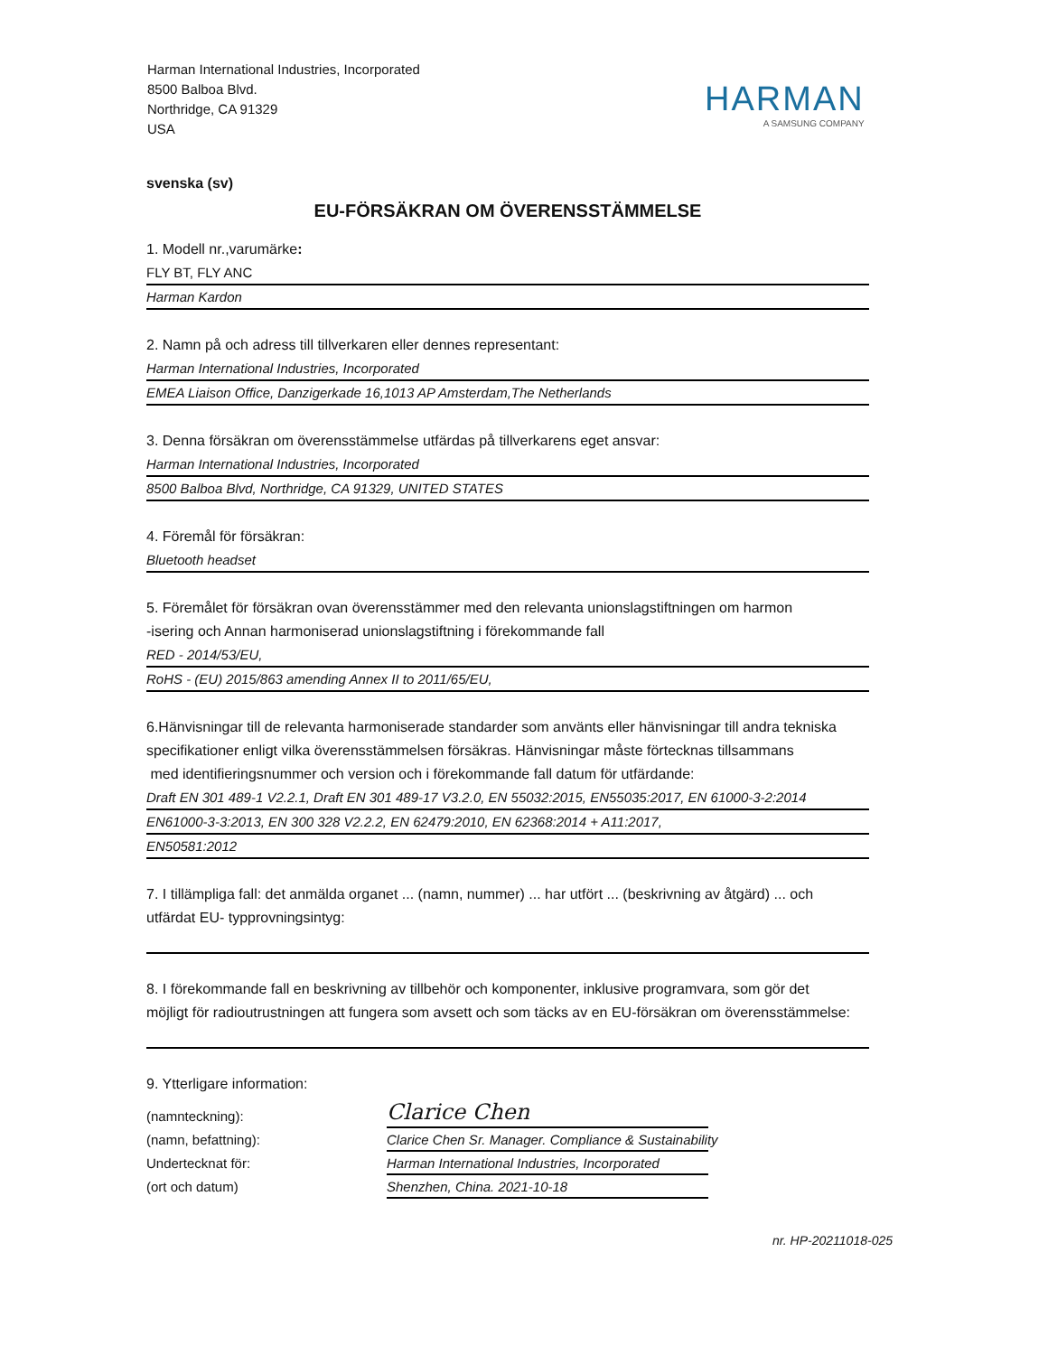Harman International Industries, Incorporated
8500 Balboa Blvd.
Northridge, CA 91329
USA
HARMAN
A SAMSUNG COMPANY
svenska (sv)
EU-FÖRSÄKRAN OM ÖVERENSSTÄMMELSE
1. Modell nr.,varumärke:
FLY BT, FLY ANC
Harman Kardon
2. Namn på och adress till tillverkaren eller dennes representant:
Harman International Industries, Incorporated
EMEA Liaison Office, Danzigerkade 16,1013 AP Amsterdam,The Netherlands
3. Denna försäkran om överensstämmelse utfärdas på tillverkarens eget ansvar:
Harman International Industries, Incorporated
8500 Balboa Blvd, Northridge, CA 91329, UNITED STATES
4. Föremål för försäkran:
Bluetooth headset
5. Föremålet för försäkran ovan överensstämmer med den relevanta unionslagstiftningen om harmon
-isering och Annan harmoniserad unionslagstiftning i förekommande fall
RED - 2014/53/EU,
RoHS - (EU) 2015/863 amending Annex II to 2011/65/EU,
6.Hänvisningar till de relevanta harmoniserade standarder som använts eller hänvisningar till andra tekniska
specifikationer enligt vilka överensstämmelsen försäkras. Hänvisningar måste förtecknas tillsammans
med identifieringsnummer och version och i förekommande fall datum för utfärdande:
Draft EN 301 489-1 V2.2.1, Draft EN 301 489-17 V3.2.0, EN 55032:2015, EN55035:2017, EN 61000-3-2:2014
EN61000-3-3:2013, EN 300 328 V2.2.2, EN 62479:2010, EN 62368:2014 + A11:2017,
EN50581:2012
7. I tillämpliga fall: det anmälda organet ... (namn, nummer) ... har utfört ... (beskrivning av åtgärd) ... och
utfärdat EU- typprovningsintyg:
8. I förekommande fall en beskrivning av tillbehör och komponenter, inklusive programvara, som gör det
möjligt för radioutrustningen att fungera som avsett och som täcks av en EU-försäkran om överensstämmelse:
9. Ytterligare information:
(namnteckning): Clarice Chen
(namn, befattning): Clarice Chen Sr. Manager. Compliance & Sustainability
Undertecknat för: Harman International Industries, Incorporated
(ort och datum) Shenzhen, China. 2021-10-18
nr. HP-20211018-025